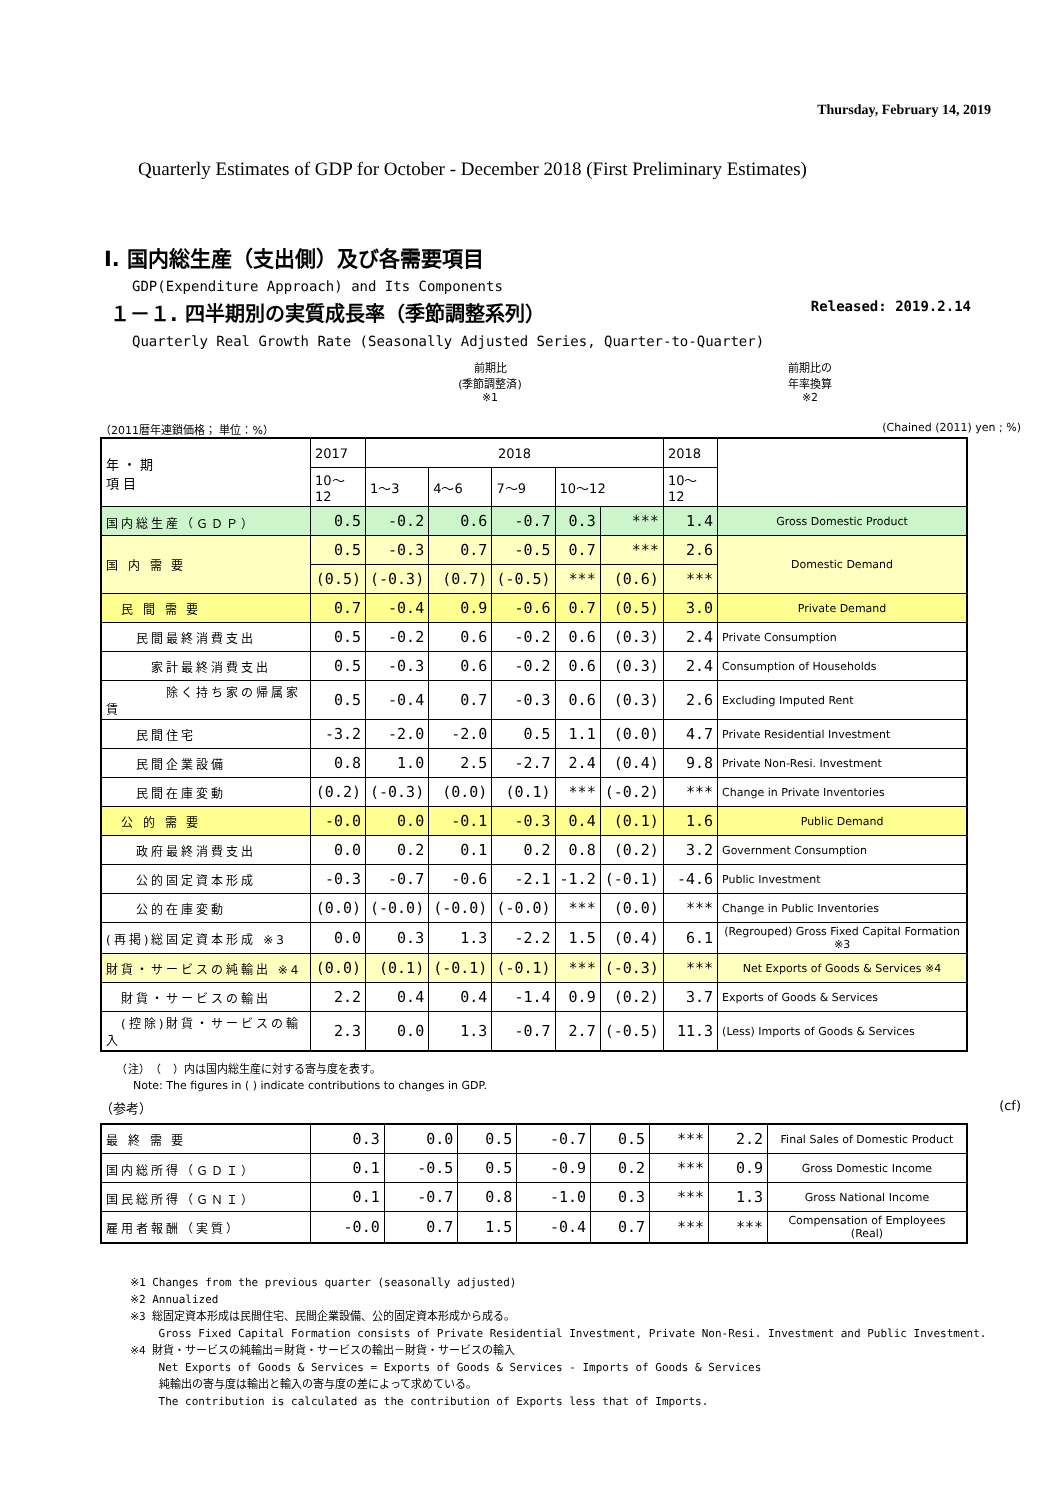Thursday, February 14, 2019
Quarterly Estimates of GDP for October - December 2018 (First Preliminary Estimates)
Ⅰ. 国内総生産（支出側）及び各需要項目
GDP(Expenditure Approach) and Its Components
１－１. 四半期別の実質成長率（季節調整系列） Released: 2019.2.14
Quarterly Real Growth Rate (Seasonally Adjusted Series, Quarter-to-Quarter)
前期比
(季節調整済)
※1
前期比の
年率換算
※2
（2011暦年連鎖価格； 単位：%） (Chained (2011) yen ; %)
| 年 ・ 期 項 目 | 2017 | 2018 | | | | | 2018 | |
| | 10～12 | 1～3 | 4～6 | 7～9 | 10～12 | | 10～12 | |
| 国内総生産（ＧＤＰ） | 0.5 | -0.2 | 0.6 | -0.7 | 0.3 | *** | 1.4 | Gross Domestic Product |
| 国 内 需 要 | 0.5 | -0.3 | 0.7 | -0.5 | 0.7 | *** | 2.6 | Domestic Demand |
| | (0.5) | (-0.3) | (0.7) | (-0.5) | *** | (0.6) | *** | |
| 民 間 需 要 | 0.7 | -0.4 | 0.9 | -0.6 | 0.7 | (0.5) | 3.0 | Private Demand |
| 民間最終消費支出 | 0.5 | -0.2 | 0.6 | -0.2 | 0.6 | (0.3) | 2.4 | Private Consumption |
| 家計最終消費支出 | 0.5 | -0.3 | 0.6 | -0.2 | 0.6 | (0.3) | 2.4 | Consumption of Households |
| 除く持ち家の帰属家賃 | 0.5 | -0.4 | 0.7 | -0.3 | 0.6 | (0.3) | 2.6 | Excluding Imputed Rent |
| 民間住宅 | -3.2 | -2.0 | -2.0 | 0.5 | 1.1 | (0.0) | 4.7 | Private Residential Investment |
| 民間企業設備 | 0.8 | 1.0 | 2.5 | -2.7 | 2.4 | (0.4) | 9.8 | Private Non-Resi. Investment |
| 民間在庫変動 | (0.2) | (-0.3) | (0.0) | (0.1) | *** | (-0.2) | *** | Change in Private Inventories |
| 公 的 需 要 | -0.0 | 0.0 | -0.1 | -0.3 | 0.4 | (0.1) | 1.6 | Public Demand |
| 政府最終消費支出 | 0.0 | 0.2 | 0.1 | 0.2 | 0.8 | (0.2) | 3.2 | Government Consumption |
| 公的固定資本形成 | -0.3 | -0.7 | -0.6 | -2.1 | -1.2 | (-0.1) | -4.6 | Public Investment |
| 公的在庫変動 | (0.0) | (-0.0) | (-0.0) | (-0.0) | *** | (0.0) | *** | Change in Public Inventories |
| (再掲)総固定資本形成 ※3 | 0.0 | 0.3 | 1.3 | -2.2 | 1.5 | (0.4) | 6.1 | (Regrouped) Gross Fixed Capital Formation ※3 |
| 財貨・サービスの純輸出 ※4 | (0.0) | (0.1) | (-0.1) | (-0.1) | *** | (-0.3) | *** | Net Exports of Goods & Services ※4 |
| 財貨・サービスの輸出 | 2.2 | 0.4 | 0.4 | -1.4 | 0.9 | (0.2) | 3.7 | Exports of Goods & Services |
| (控除)財貨・サービスの輸入 | 2.3 | 0.0 | 1.3 | -0.7 | 2.7 | (-0.5) | 11.3 | (Less) Imports of Goods & Services |
　　（注）　（　）内は国内総生産に対する寄与度を表す。
　　　Note: The figures in ( ) indicate contributions to changes in GDP.
（参考） (cf)
| 最 終 需 要 | 0.3 | 0.0 | 0.5 | -0.7 | 0.5 | *** | 2.2 | Final Sales of Domestic Product |
| 国内総所得（ＧＤＩ） | 0.1 | -0.5 | 0.5 | -0.9 | 0.2 | *** | 0.9 | Gross Domestic Income |
| 国民総所得（ＧＮＩ） | 0.1 | -0.7 | 0.8 | -1.0 | 0.3 | *** | 1.3 | Gross National Income |
| 雇用者報酬（実質） | -0.0 | 0.7 | 1.5 | -0.4 | 0.7 | *** | *** | Compensation of Employees (Real) |
※1 Changes from the previous quarter (seasonally adjusted)
※2 Annualized
※3 総固定資本形成は民間住宅、民間企業設備、公的固定資本形成から成る。
　　 Gross Fixed Capital Formation consists of Private Residential Investment, Private Non-Resi. Investment and Public Investment.
※4 財貨・サービスの純輸出＝財貨・サービスの輸出－財貨・サービスの輸入
　　 Net Exports of Goods & Services = Exports of Goods & Services - Imports of Goods & Services
　　 純輸出の寄与度は輸出と輸入の寄与度の差によって求めている。
　　 The contribution is calculated as the contribution of Exports less that of Imports.